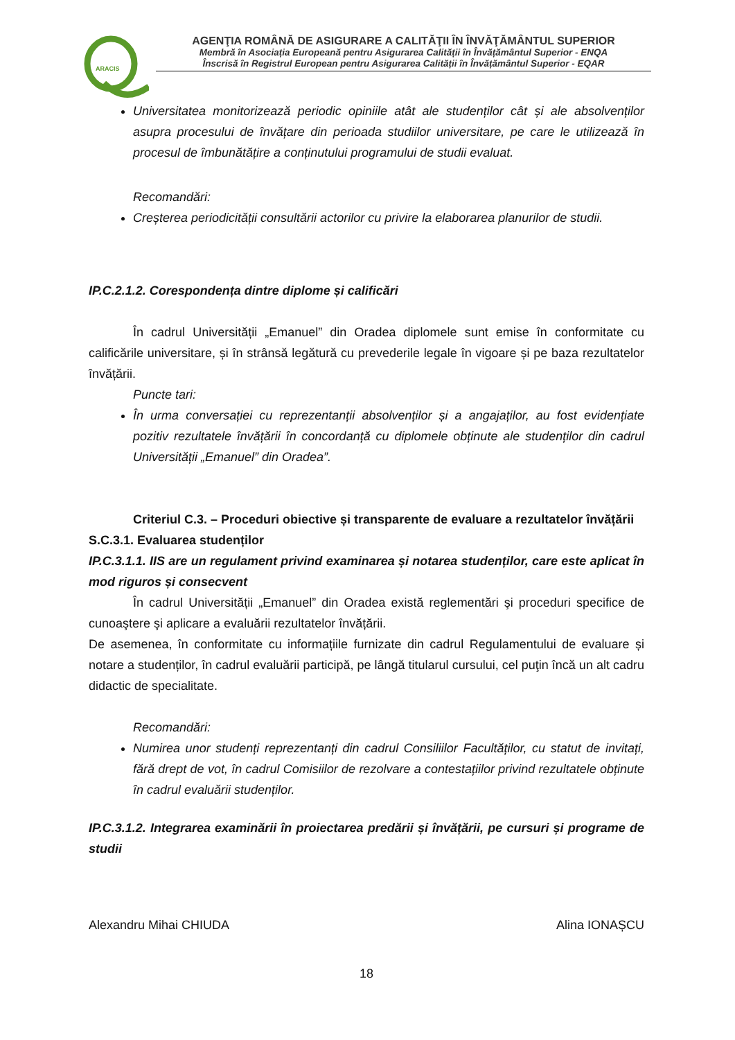ARACIS
AGENŢIA ROMÂNĂ DE ASIGURARE A CALITĂŢII ÎN ÎNVĂŢĂMÂNTUL SUPERIOR
Membră în Asociația Europeană pentru Asigurarea Calității în Învățământul Superior - ENQA
Înscrisă în Registrul European pentru Asigurarea Calității în Învățământul Superior - EQAR
Universitatea monitorizează periodic opiniile atât ale studenților cât și ale absolvenților asupra procesului de învățare din perioada studiilor universitare, pe care le utilizează în procesul de îmbunătățire a conținutului programului de studii evaluat.
Recomandări:
Creșterea periodicității consultării actorilor cu privire la elaborarea planurilor de studii.
IP.C.2.1.2. Corespondența dintre diplome și calificări
În cadrul Universității „Emanuel” din Oradea diplomele sunt emise în conformitate cu calificările universitare, și în strânsă legătură cu prevederile legale în vigoare și pe baza rezultatelor învățării.
Puncte tari:
În urma conversației cu reprezentanții absolvenților și a angajaților, au fost evidențiate pozitiv rezultatele învățării în concordanță cu diplomele obținute ale studenților din cadrul Universității „Emanuel” din Oradea”.
Criteriul C.3. – Proceduri obiective și transparente de evaluare a rezultatelor învățării
S.C.3.1. Evaluarea studenților
IP.C.3.1.1. IIS are un regulament privind examinarea și notarea studenților, care este aplicat în mod riguros și consecvent
În cadrul Universității „Emanuel” din Oradea există reglementări şi proceduri specifice de cunoaştere şi aplicare a evaluării rezultatelor învățării.
De asemenea, în conformitate cu informațiile furnizate din cadrul Regulamentului de evaluare și notare a studenților, în cadrul evaluării participă, pe lângă titularul cursului, cel puţin încă un alt cadru didactic de specialitate.
Recomandări:
Numirea unor studenți reprezentanți din cadrul Consiliilor Facultăților, cu statut de invitați, fără drept de vot, în cadrul Comisiilor de rezolvare a contestațiilor privind rezultatele obținute în cadrul evaluării studenților.
IP.C.3.1.2. Integrarea examinării în proiectarea predării și învățării, pe cursuri și programe de studii
Alexandru Mihai CHIUDA Alina IONAȘCU
18